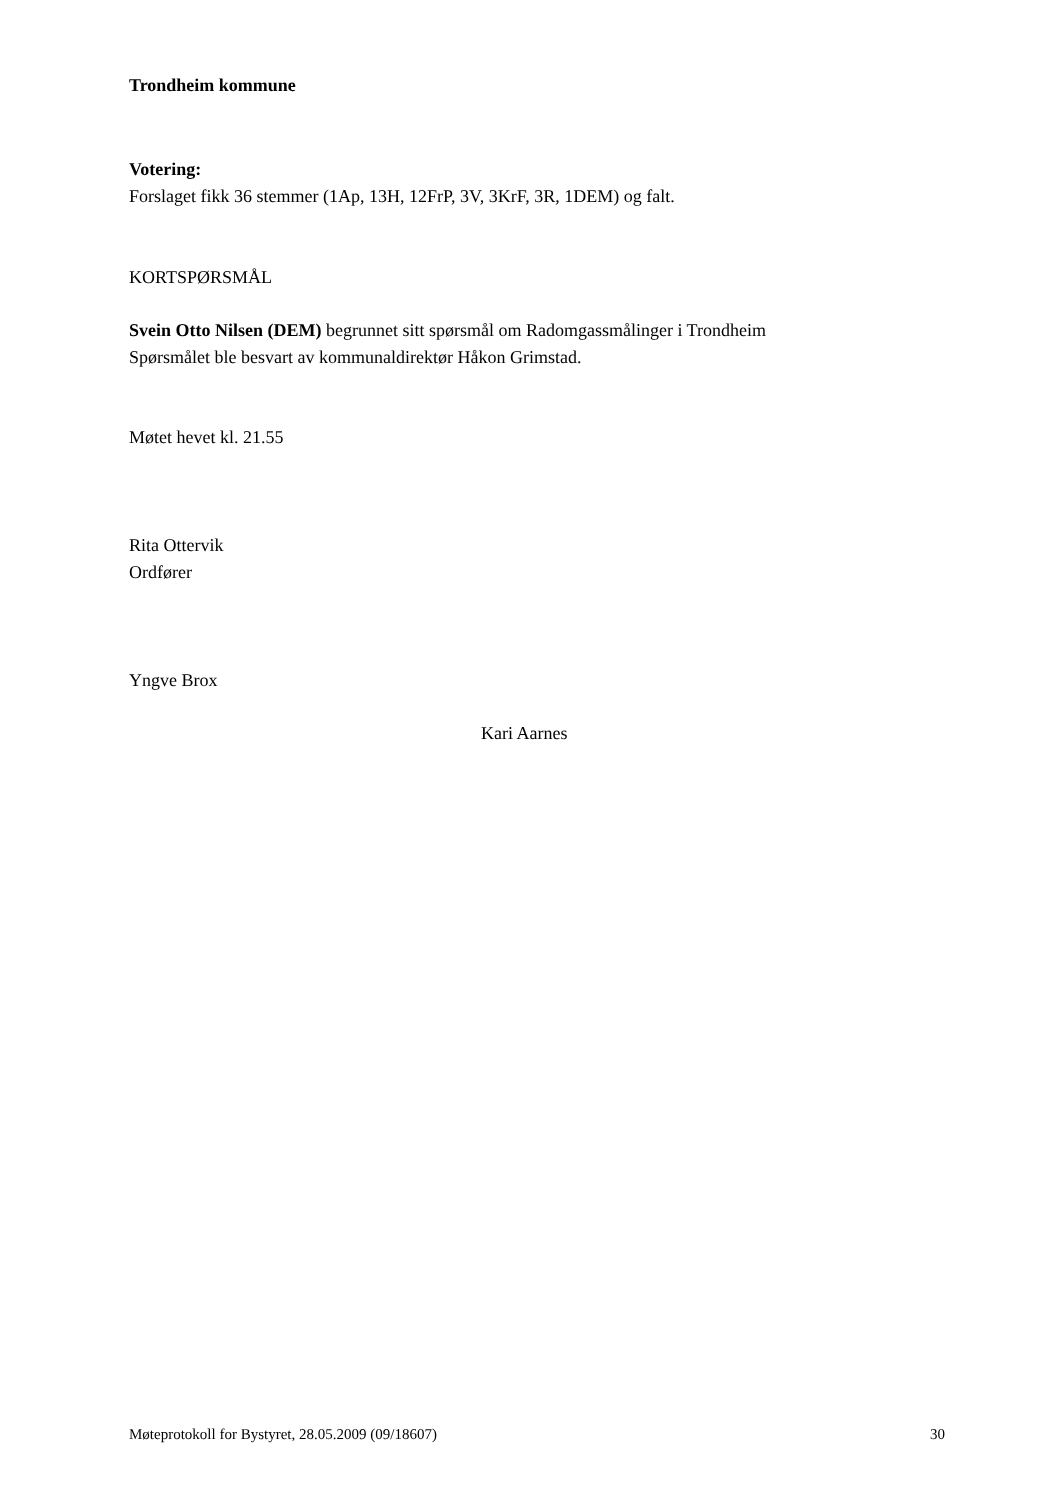Trondheim kommune
Votering:
Forslaget fikk 36 stemmer (1Ap, 13H, 12FrP, 3V, 3KrF, 3R, 1DEM) og falt.
KORTSPØRSMÅL
Svein Otto Nilsen (DEM) begrunnet sitt spørsmål om Radomgassmålinger i Trondheim
Spørsmålet ble besvart av kommunaldirektør Håkon Grimstad.
Møtet hevet kl. 21.55
Rita Ottervik
Ordfører
Yngve Brox
Kari Aarnes
Møteprotokoll for Bystyret, 28.05.2009 (09/18607) 30